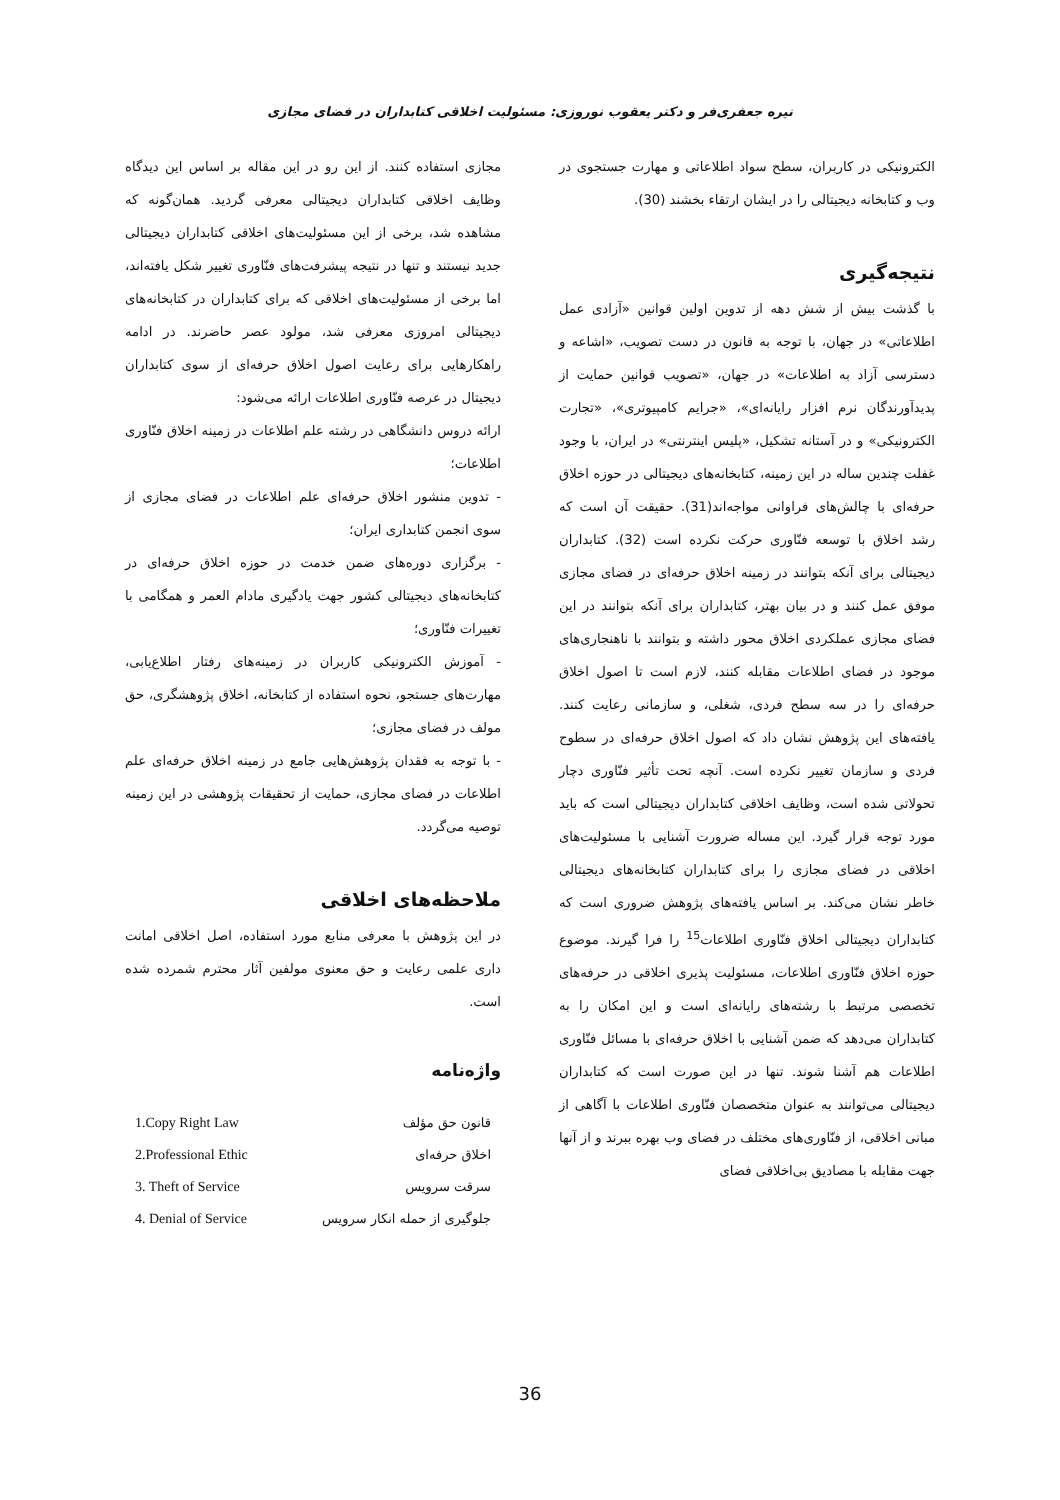نیره جعفری‌فر و دکتر یعقوب نوروزی: مسئولیت اخلاقی کتابداران در فضای مجازی
الکترونیکی در کاربران، سطح سواد اطلاعاتی و مهارت جستجوی در وب و کتابخانه دیجیتالی را در ایشان ارتقاء بخشند (30).
نتیجه‌گیری
با گذشت بیش از شش دهه از تدوین اولین قوانین «آزادی عمل اطلاعاتی» در جهان، با توجه به قانون در دست تصویب، «اشاعه و دسترسی آزاد به اطلاعات» در جهان، «تصویب قوانین حمایت از پدیدآورندگان نرم افزار رایانه‌ای»، «جرایم کامپیوتری»، «تجارت الکترونیکی» و در آستانه تشکیل، «پلیس اینترنتی» در ایران، با وجود غفلت چندین ساله در این زمینه، کتابخانه‌های دیجیتالی در حوزه اخلاق حرفه‌ای با چالش‌های فراوانی مواجه‌اند(31). حقیقت آن است که رشد اخلاق با توسعه فنّاوری حرکت نکرده است (32). کتابداران دیجیتالی برای آنکه بتوانند در زمینه اخلاق حرفه‌ای در فضای مجازی موفق عمل کنند و در بیان بهتر، کتابداران برای آنکه بتوانند در این فضای مجازی عملکردی اخلاق محور داشته و بتوانند با ناهنجاری‌های موجود در فضای اطلاعات مقابله کنند، لازم است تا اصول اخلاق حرفه‌ای را در سه سطح فردی، شغلی، و سازمانی رعایت کنند. یافته‌های این پژوهش نشان داد که اصول اخلاق حرفه‌ای در سطوح فردی و سازمان تغییر نکرده است. آنچه تحت تأثیر فنّاوری دچار تحولاتی شده است، وظایف اخلاقی کتابداران دیجیتالی است که باید مورد توجه قرار گیرد. این مساله ضرورت آشنایی با مسئولیت‌های اخلاقی در فضای مجازی را برای کتابداران کتابخانه‌های دیجیتالی خاطر نشان می‌کند. بر اساس یافته‌های پژوهش ضروری است که کتابداران دیجیتالی اخلاق فنّاوری اطلاعات<sup>15</sup> را فرا گیرند. موضوع حوزه اخلاق فنّاوری اطلاعات، مسئولیت پذیری اخلاقی در حرفه‌های تخصصی مرتبط با رشته‌های رایانه‌ای است و این امکان را به کتابداران می‌دهد که ضمن آشنایی با اخلاق حرفه‌ای با مسائل فنّاوری اطلاعات هم آشنا شوند. تنها در این صورت است که کتابداران دیجیتالی می‌توانند به عنوان متخصصان فنّاوری اطلاعات با آگاهی از مبانی اخلاقی، از فنّاوری‌های مختلف در فضای وب بهره ببرند و از آنها جهت مقابله با مصادیق بی‌اخلاقی فضای
مجازی استفاده کنند. از این رو در این مقاله بر اساس این دیدگاه وظایف اخلاقی کتابداران دیجیتالی معرفی گردید. همان‌گونه که مشاهده شد، برخی از این مسئولیت‌های اخلاقی کتابداران دیجیتالی جدید نیستند و تنها در نتیجه پیشرفت‌های فنّاوری تغییر شکل یافته‌اند، اما برخی از مسئولیت‌های اخلاقی که برای کتابداران در کتابخانه‌های دیجیتالی امروزی معرفی شد، مولود عصر حاضرند. در ادامه راهکارهایی برای رعایت اصول اخلاق حرفه‌ای از سوی کتابداران دیجیتال در عرصه فنّاوری اطلاعات ارائه می‌شود:
ارائه دروس دانشگاهی در رشته علم اطلاعات در زمینه اخلاق فنّاوری اطلاعات؛
- تدوین منشور اخلاق حرفه‌ای علم اطلاعات در فضای مجازی از سوی انجمن کتابداری ایران؛
- برگزاری دوره‌های ضمن خدمت در حوزه اخلاق حرفه‌ای در کتابخانه‌های دیجیتالی کشور جهت یادگیری مادام العمر و همگامی با تغییرات فنّاوری؛
- آموزش الکترونیکی کاربران در زمینه‌های رفتار اطلاع‌یابی، مهارت‌های جستجو، نحوه استفاده از کتابخانه، اخلاق پژوهشگری، حق مولف در فضای مجازی؛
- با توجه به فقدان پژوهش‌هایی جامع در زمینه اخلاق حرفه‌ای علم اطلاعات در فضای مجازی، حمایت از تحقیقات پژوهشی در این زمینه توصیه می‌گردد.
ملاحظه‌های اخلاقی
در این پژوهش با معرفی منابع مورد استفاده، اصل اخلاقی امانت داری علمی رعایت و حق معنوی مولفین آثار محترم شمرده شده است.
واژه‌نامه
| 1.Copy Right Law | قانون حق مؤلف |
| 2.Professional Ethic | اخلاق حرفه‌ای |
| 3. Theft of Service | سرقت سرویس |
| 4. Denial of Service | جلوگیری از حمله انکار سرویس |
36